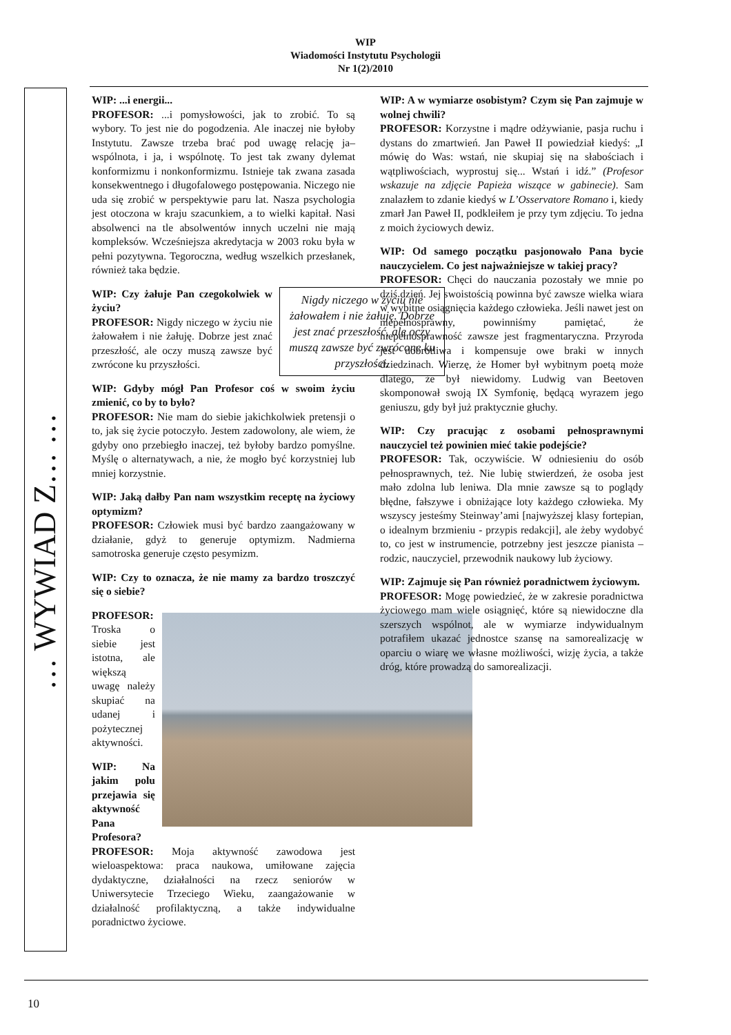WIP
Wiadomości Instytutu Psychologii
Nr 1(2)/2010
… WYWIAD Z… …
WIP: ...i energii...
PROFESOR: ...i pomysłowości, jak to zrobić. To są wybory. To jest nie do pogodzenia. Ale inaczej nie byłoby Instytutu. Zawsze trzeba brać pod uwagę relację ja–wspólnota, i ja, i wspólnotę. To jest tak zwany dylemat konformizmu i nonkonformizmu. Istnieje tak zwana zasada konsekwentnego i długofalowego postępowania. Niczego nie uda się zrobić w perspektywie paru lat. Nasza psychologia jest otoczona w kraju szacunkiem, a to wielki kapitał. Nasi absolwenci na tle absolwentów innych uczelni nie mają kompleksów. Wcześniejsza akredytacja w 2003 roku była w pełni pozytywna. Tegoroczna, według wszelkich przesłanek, również taka będzie.
Nigdy niczego w życiu nie żałowałem i nie żałuję. Dobrze jest znać przeszłość, ale oczy muszą zawsze być zwrócone ku przyszłości.
WIP: Czy żałuje Pan czegokolwiek w życiu?
PROFESOR: Nigdy niczego w życiu nie żałowałem i nie żałuję. Dobrze jest znać przeszłość, ale oczy muszą zawsze być zwrócone ku przyszłości.
WIP: Gdyby mógł Pan Profesor coś w swoim życiu zmienić, co by to było?
PROFESOR: Nie mam do siebie jakichkolwiek pretensji o to, jak się życie potoczyło. Jestem zadowolony, ale wiem, że gdyby ono przebiegło inaczej, też byłoby bardzo pomyślne. Myślę o alternatywach, a nie, że mogło być korzystniej lub mniej korzystnie.
WIP: Jaką dałby Pan nam wszystkim receptę na życiowy optymizm?
PROFESOR: Człowiek musi być bardzo zaangażowany w działanie, gdyż to generuje optymizm. Nadmierna samotroska generuje często pesymizm.
WIP: Czy to oznacza, że nie mamy za bardzo troszczyć się o siebie?
PROFESOR: Troska o siebie jest istotna, ale większą uwagę należy skupiać na udanej i pożytecznej aktywności.
WIP: Na jakim polu przejawia się aktywność Pana Profesora?
PROFESOR: Moja aktywność zawodowa jest wieloaspektowa: praca naukowa, umiłowane zajęcia dydaktyczne, działalności na rzecz seniorów w Uniwersytecie Trzeciego Wieku, zaangażowanie w działalność profilaktyczną, a także indywidualne poradnictwo życiowe.
WIP: A w wymiarze osobistym? Czym się Pan zajmuje w wolnej chwili?
PROFESOR: Korzystne i mądre odżywianie, pasja ruchu i dystans do zmartwień. Jan Paweł II powiedział kiedyś: „I mówię do Was: wstań, nie skupiaj się na słabościach i wątpliwościach, wyprostuj się... Wstań i idź.” (Profesor wskazuje na zdjęcie Papieża wiszące w gabinecie). Sam znalazłem to zdanie kiedyś w L’Osservatore Romano i, kiedy zmarł Jan Paweł II, podkleiłem je przy tym zdjęciu. To jedna z moich życiowych dewiz.
WIP: Od samego początku pasjonowało Pana bycie nauczycielem. Co jest najważniejsze w takiej pracy?
PROFESOR: Chęci do nauczania pozostały we mnie po dziś dzień. Jej swoistością powinna być zawsze wielka wiara w wybitne osiągnięcia każdego człowieka. Jeśli nawet jest on niepełnosprawny, powinniśmy pamiętać, że niepełnosprawność zawsze jest fragmentaryczna. Przyroda jest dobrotliwa i kompensuje owe braki w innych dziedzinach. Wierzę, że Homer był wybitnym poetą może dlatego, że był niewidomy. Ludwig van Beetoven skomponował swoją IX Symfonię, będącą wyrazem jego geniuszu, gdy był już praktycznie głuchy.
WIP: Czy pracując z osobami pełnosprawnymi nauczyciel też powinien mieć takie podejście?
PROFESOR: Tak, oczywiście. W odniesieniu do osób pełnosprawnych, też. Nie lubię stwierdzeń, że osoba jest mało zdolna lub leniwa. Dla mnie zawsze są to poglądy błędne, fałszywe i obniżające loty każdego człowieka. My wszyscy jesteśmy Steinway’ami [najwyższej klasy fortepian, o idealnym brzmieniu - przypis redakcji], ale żeby wydobyć to, co jest w instrumencie, potrzebny jest jeszcze pianista – rodzic, nauczyciel, przewodnik naukowy lub życiowy.
WIP: Zajmuje się Pan również poradnictwem życiowym.
PROFESOR: Mogę powiedzieć, że w zakresie poradnictwa życiowego mam wiele osiągnięć, które są niewidoczne dla szerszych wspólnot, ale w wymiarze indywidualnym potrafiłem ukazać jednostce szansę na samorealizację w oparciu o wiarę we własne możliwości, wizję życia, a także dróg, które prowadzą do samorealizacji.
10